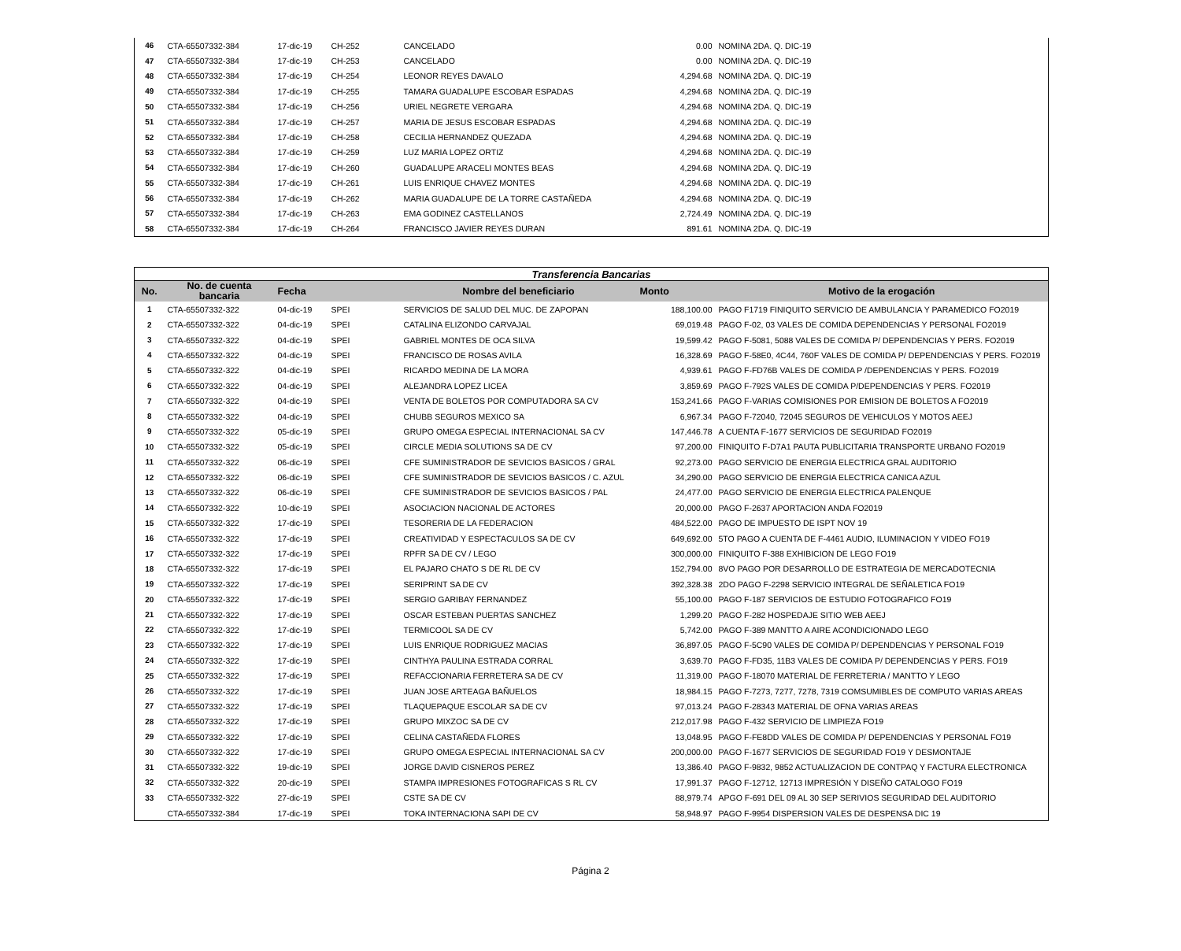| 46 | CTA-65507332-384 | 17-dic-19 | CH-252 | CANCELADO | 0.00 | NOMINA 2DA. Q. DIC-19 |
| 47 | CTA-65507332-384 | 17-dic-19 | CH-253 | CANCELADO | 0.00 | NOMINA 2DA. Q. DIC-19 |
| 48 | CTA-65507332-384 | 17-dic-19 | CH-254 | LEONOR REYES DAVALO | 4,294.68 | NOMINA 2DA. Q. DIC-19 |
| 49 | CTA-65507332-384 | 17-dic-19 | CH-255 | TAMARA GUADALUPE ESCOBAR ESPADAS | 4,294.68 | NOMINA 2DA. Q. DIC-19 |
| 50 | CTA-65507332-384 | 17-dic-19 | CH-256 | URIEL NEGRETE VERGARA | 4,294.68 | NOMINA 2DA. Q. DIC-19 |
| 51 | CTA-65507332-384 | 17-dic-19 | CH-257 | MARIA DE JESUS ESCOBAR ESPADAS | 4,294.68 | NOMINA 2DA. Q. DIC-19 |
| 52 | CTA-65507332-384 | 17-dic-19 | CH-258 | CECILIA HERNANDEZ QUEZADA | 4,294.68 | NOMINA 2DA. Q. DIC-19 |
| 53 | CTA-65507332-384 | 17-dic-19 | CH-259 | LUZ MARIA LOPEZ ORTIZ | 4,294.68 | NOMINA 2DA. Q. DIC-19 |
| 54 | CTA-65507332-384 | 17-dic-19 | CH-260 | GUADALUPE ARACELI MONTES BEAS | 4,294.68 | NOMINA 2DA. Q. DIC-19 |
| 55 | CTA-65507332-384 | 17-dic-19 | CH-261 | LUIS ENRIQUE CHAVEZ MONTES | 4,294.68 | NOMINA 2DA. Q. DIC-19 |
| 56 | CTA-65507332-384 | 17-dic-19 | CH-262 | MARIA GUADALUPE DE LA TORRE CASTAÑEDA | 4,294.68 | NOMINA 2DA. Q. DIC-19 |
| 57 | CTA-65507332-384 | 17-dic-19 | CH-263 | EMA GODINEZ CASTELLANOS | 2,724.49 | NOMINA 2DA. Q. DIC-19 |
| 58 | CTA-65507332-384 | 17-dic-19 | CH-264 | FRANCISCO JAVIER REYES DURAN | 891.61 | NOMINA 2DA. Q. DIC-19 |
| Transferencia Bancarias | | | | | | |
| No. | No. de cuenta bancaria | Fecha | | Nombre del beneficiario | Monto | Motivo de la erogación |
| 1 | CTA-65507332-322 | 04-dic-19 | SPEI | SERVICIOS DE SALUD DEL MUC. DE ZAPOPAN | 188,100.00 | PAGO F1719 FINIQUITO SERVICIO DE AMBULANCIA Y PARAMEDICO FO2019 |
| 2 | CTA-65507332-322 | 04-dic-19 | SPEI | CATALINA ELIZONDO CARVAJAL | 69,019.48 | PAGO F-02, 03 VALES DE COMIDA DEPENDENCIAS Y PERSONAL FO2019 |
| 3 | CTA-65507332-322 | 04-dic-19 | SPEI | GABRIEL MONTES DE OCA SILVA | 19,599.42 | PAGO F-5081, 5088 VALES DE COMIDA P/ DEPENDENCIAS Y PERS. FO2019 |
| 4 | CTA-65507332-322 | 04-dic-19 | SPEI | FRANCISCO DE ROSAS AVILA | 16,328.69 | PAGO F-58E0, 4C44, 760F VALES DE COMIDA P/ DEPENDENCIAS Y PERS. FO2019 |
| 5 | CTA-65507332-322 | 04-dic-19 | SPEI | RICARDO MEDINA DE LA MORA | 4,939.61 | PAGO F-FD76B VALES DE COMIDA P /DEPENDENCIAS Y PERS. FO2019 |
| 6 | CTA-65507332-322 | 04-dic-19 | SPEI | ALEJANDRA LOPEZ LICEA | 3,859.69 | PAGO F-792S VALES DE COMIDA P/DEPENDENCIAS Y PERS. FO2019 |
| 7 | CTA-65507332-322 | 04-dic-19 | SPEI | VENTA DE BOLETOS POR COMPUTADORA SA CV | 153,241.66 | PAGO F-VARIAS COMISIONES POR EMISION DE BOLETOS A FO2019 |
| 8 | CTA-65507332-322 | 04-dic-19 | SPEI | CHUBB SEGUROS MEXICO SA | 6,967.34 | PAGO F-72040, 72045 SEGUROS DE VEHICULOS Y MOTOS AEEJ |
| 9 | CTA-65507332-322 | 05-dic-19 | SPEI | GRUPO OMEGA ESPECIAL INTERNACIONAL SA CV | 147,446.78 | A CUENTA F-1677 SERVICIOS DE SEGURIDAD FO2019 |
| 10 | CTA-65507332-322 | 05-dic-19 | SPEI | CIRCLE MEDIA SOLUTIONS SA DE CV | 97,200.00 | FINIQUITO F-D7A1 PAUTA PUBLICITARIA TRANSPORTE URBANO FO2019 |
| 11 | CTA-65507332-322 | 06-dic-19 | SPEI | CFE SUMINISTRADOR DE SEVICIOS BASICOS / GRAL | 92,273.00 | PAGO SERVICIO DE ENERGIA ELECTRICA GRAL AUDITORIO |
| 12 | CTA-65507332-322 | 06-dic-19 | SPEI | CFE SUMINISTRADOR DE SEVICIOS BASICOS / C. AZUL | 34,290.00 | PAGO SERVICIO DE ENERGIA ELECTRICA CANICA AZUL |
| 13 | CTA-65507332-322 | 06-dic-19 | SPEI | CFE SUMINISTRADOR DE SEVICIOS BASICOS / PAL | 24,477.00 | PAGO SERVICIO DE ENERGIA ELECTRICA PALENQUE |
| 14 | CTA-65507332-322 | 10-dic-19 | SPEI | ASOCIACION NACIONAL DE ACTORES | 20,000.00 | PAGO F-2637 APORTACION ANDA FO2019 |
| 15 | CTA-65507332-322 | 17-dic-19 | SPEI | TESORERIA DE LA FEDERACION | 484,522.00 | PAGO DE IMPUESTO DE ISPT NOV 19 |
| 16 | CTA-65507332-322 | 17-dic-19 | SPEI | CREATIVIDAD Y ESPECTACULOS SA DE CV | 649,692.00 | 5TO PAGO A CUENTA DE F-4461 AUDIO, ILUMINACION Y VIDEO FO19 |
| 17 | CTA-65507332-322 | 17-dic-19 | SPEI | RPFR SA DE CV / LEGO | 300,000.00 | FINIQUITO F-388 EXHIBICION DE LEGO FO19 |
| 18 | CTA-65507332-322 | 17-dic-19 | SPEI | EL PAJARO CHATO S DE RL DE CV | 152,794.00 | 8VO PAGO POR DESARROLLO DE ESTRATEGIA DE MERCADOTECNIA |
| 19 | CTA-65507332-322 | 17-dic-19 | SPEI | SERIPRINT SA DE CV | 392,328.38 | 2DO PAGO F-2298 SERVICIO INTEGRAL DE SEÑALETICA FO19 |
| 20 | CTA-65507332-322 | 17-dic-19 | SPEI | SERGIO GARIBAY FERNANDEZ | 55,100.00 | PAGO F-187 SERVICIOS DE ESTUDIO FOTOGRAFICO FO19 |
| 21 | CTA-65507332-322 | 17-dic-19 | SPEI | OSCAR ESTEBAN PUERTAS SANCHEZ | 1,299.20 | PAGO F-282 HOSPEDAJE SITIO WEB AEEJ |
| 22 | CTA-65507332-322 | 17-dic-19 | SPEI | TERMICOOL SA DE CV | 5,742.00 | PAGO F-389 MANTTO A AIRE ACONDICIONADO LEGO |
| 23 | CTA-65507332-322 | 17-dic-19 | SPEI | LUIS ENRIQUE RODRIGUEZ MACIAS | 36,897.05 | PAGO F-5C90 VALES DE COMIDA P/ DEPENDENCIAS Y PERSONAL FO19 |
| 24 | CTA-65507332-322 | 17-dic-19 | SPEI | CINTHYA PAULINA ESTRADA CORRAL | 3,639.70 | PAGO F-FD35, 11B3 VALES DE COMIDA P/ DEPENDENCIAS Y PERS. FO19 |
| 25 | CTA-65507332-322 | 17-dic-19 | SPEI | REFACCIONARIA FERRETERA SA DE CV | 11,319.00 | PAGO F-18070 MATERIAL DE FERRETERIA / MANTTO Y LEGO |
| 26 | CTA-65507332-322 | 17-dic-19 | SPEI | JUAN JOSE ARTEAGA BAÑUELOS | 18,984.15 | PAGO F-7273, 7277, 7278, 7319 COMSUMIBLES DE COMPUTO VARIAS AREAS |
| 27 | CTA-65507332-322 | 17-dic-19 | SPEI | TLAQUEPAQUE ESCOLAR SA DE CV | 97,013.24 | PAGO F-28343 MATERIAL DE OFNA VARIAS AREAS |
| 28 | CTA-65507332-322 | 17-dic-19 | SPEI | GRUPO MIXZOC SA DE CV | 212,017.98 | PAGO F-432 SERVICIO DE LIMPIEZA FO19 |
| 29 | CTA-65507332-322 | 17-dic-19 | SPEI | CELINA CASTAÑEDA FLORES | 13,048.95 | PAGO F-FE8DD VALES DE COMIDA P/ DEPENDENCIAS Y PERSONAL FO19 |
| 30 | CTA-65507332-322 | 17-dic-19 | SPEI | GRUPO OMEGA ESPECIAL INTERNACIONAL SA CV | 200,000.00 | PAGO F-1677 SERVICIOS DE SEGURIDAD FO19 Y DESMONTAJE |
| 31 | CTA-65507332-322 | 19-dic-19 | SPEI | JORGE DAVID CISNEROS PEREZ | 13,386.40 | PAGO F-9832, 9852 ACTUALIZACION DE CONTPAQ Y FACTURA ELECTRONICA |
| 32 | CTA-65507332-322 | 20-dic-19 | SPEI | STAMPA IMPRESIONES FOTOGRAFICAS S RL CV | 17,991.37 | PAGO F-12712, 12713 IMPRESIÓN Y DISEÑO CATALOGO FO19 |
| 33 | CTA-65507332-322 | 27-dic-19 | SPEI | CSTE SA DE CV | 88,979.74 | APGO F-691 DEL 09 AL 30 SEP SERIVIOS SEGURIDAD DEL AUDITORIO |
| | CTA-65507332-384 | 17-dic-19 | SPEI | TOKA INTERNACIONA SAPI DE CV | 58,948.97 | PAGO F-9954 DISPERSION VALES DE DESPENSA DIC 19 |
Página 2